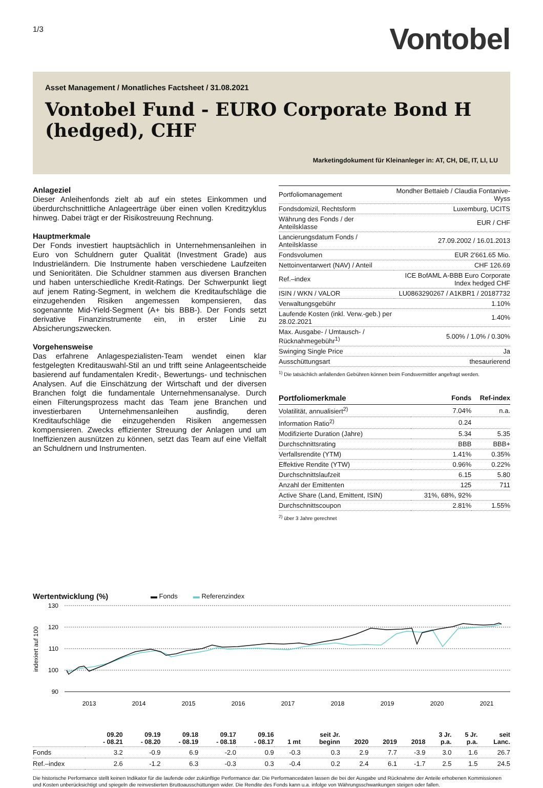1/3
Vontobel
Asset Management / Monatliches Factsheet / 31.08.2021
Vontobel Fund - EURO Corporate Bond H
(hedged), CHF
Marketingdokument für Kleinanleger in: AT, CH, DE, IT, LI, LU
Anlageziel
Dieser Anleihenfonds zielt ab auf ein stetes Einkommen und überdurchschnittliche Anlageerträge über einen vollen Kreditzyklus hinweg. Dabei trägt er der Risikostreuung Rechnung.
Hauptmerkmale
Der Fonds investiert hauptsächlich in Unternehmensanleihen in Euro von Schuldnern guter Qualität (Investment Grade) aus Industrieländern. Die Instrumente haben verschiedene Laufzeiten und Senioritäten. Die Schuldner stammen aus diversen Branchen und haben unterschiedliche Kredit-Ratings. Der Schwerpunkt liegt auf jenem Rating-Segment, in welchem die Kreditaufschläge die einzugehenden Risiken angemessen kompensieren, das sogenannte Mid-Yield-Segment (A+ bis BBB-). Der Fonds setzt derivative Finanzinstrumente ein, in erster Linie zu Absicherungszwecken.
Vorgehensweise
Das erfahrene Anlagespezialisten-Team wendet einen klar festgelegten Kreditauswahl-Stil an und trifft seine Anlageentscheide basierend auf fundamentalen Kredit-, Bewertungs- und technischen Analysen. Auf die Einschätzung der Wirtschaft und der diversen Branchen folgt die fundamentale Unternehmensanalyse. Durch einen Filterungsprozess macht das Team jene Branchen und investierbaren Unternehmensanleihen ausfindig, deren Kreditaufschläge die einzugehenden Risiken angemessen kompensieren. Zwecks effizienter Streuung der Anlagen und um Ineffizienzen ausnützen zu können, setzt das Team auf eine Vielfalt an Schuldnern und Instrumenten.
| Portfoliomanagement | Mondher Bettaieb / Claudia Fontanive-Wyss |
| Fondsdomizil, Rechtsform | Luxemburg, UCITS |
| Währung des Fonds / der Anteilsklasse | EUR / CHF |
| Lancierungsdatum Fonds / Anteilsklasse | 27.09.2002 / 16.01.2013 |
| Fondsvolumen | EUR 2'661.65 Mio. |
| Nettoinventarwert (NAV) / Anteil | CHF 126.69 |
| Ref.–index | ICE BofAML A-BBB Euro Corporate Index hedged CHF |
| ISIN / WKN / VALOR | LU0863290267 / A1KBR1 / 20187732 |
| Verwaltungsgebühr | 1.10% |
| Laufende Kosten (inkl. Verw.-geb.) per 28.02.2021 | 1.40% |
| Max. Ausgabe- / Umtausch- / Rücknahmegebühr<sup>1)</sup> | 5.00% / 1.0% / 0.30% |
| Swinging Single Price | Ja |
| Ausschüttungsart | thesaurierend |
<sup>1)</sup> Die tatsächlich anfallenden Gebühren können beim Fondsvermittler angefragt werden.
| Portfoliomerkmale | Fonds | Ref-index |
| --- | --- | --- |
| Volatilität, annualisiert<sup>2)</sup> | 7.04% | n.a. |
| Information Ratio<sup>2)</sup> | 0.24 | |
| Modifizierte Duration (Jahre) | 5.34 | 5.35 |
| Durchschnittsrating | BBB | BBB+ |
| Verfallsrendite (YTM) | 1.41% | 0.35% |
| Effektive Rendite (YTW) | 0.96% | 0.22% |
| Durchschnittslaufzeit | 6.15 | 5.80 |
| Anzahl der Emittenten | 125 | 711 |
| Active Share (Land, Emittent, ISIN) | 31%, 68%, 92% | |
| Durchschnittscoupon | 2.81% | 1.55% |
<sup>2)</sup> über 3 Jahre gerechnet
Wertentwicklung (%) ▬ Fonds ▬ Referenzindex
130
120
110
100
90
2013
2014
2015
2016
2017
2018
2019
2020
2021
indexiert auf 100
| | 09.20 - 08.21 | 09.19 - 08.20 | 09.18 - 08.19 | 09.17 - 08.18 | 09.16 - 08.17 | 1 mt | seit Jr. beginn | 2020 | 2019 | 2018 | 3 Jr. p.a. | 5 Jr. p.a. | seit Lanc. |
| --- | --- | --- | --- | --- | --- | --- | --- | --- | --- | --- | --- | --- | --- |
| Fonds | 3.2 | -0.9 | 6.9 | -2.0 | 0.9 | -0.3 | 0.3 | 2.9 | 7.7 | -3.9 | 3.0 | 1.6 | 26.7 |
| Ref.–index | 2.6 | -1.2 | 6.3 | -0.3 | 0.3 | -0.4 | 0.2 | 2.4 | 6.1 | -1.7 | 2.5 | 1.5 | 24.5 |
Die historische Performance stellt keinen Indikator für die laufende oder zukünftige Performance dar. Die Performancedaten lassen die bei der Ausgabe und Rücknahme der Anteile erhobenen Kommissionen und Kosten unberücksichtigt und spiegeln die reinvestierten Bruttoausschüttungen wider. Die Rendite des Fonds kann u.a. infolge von Währungsschwankungen steigen oder fallen.